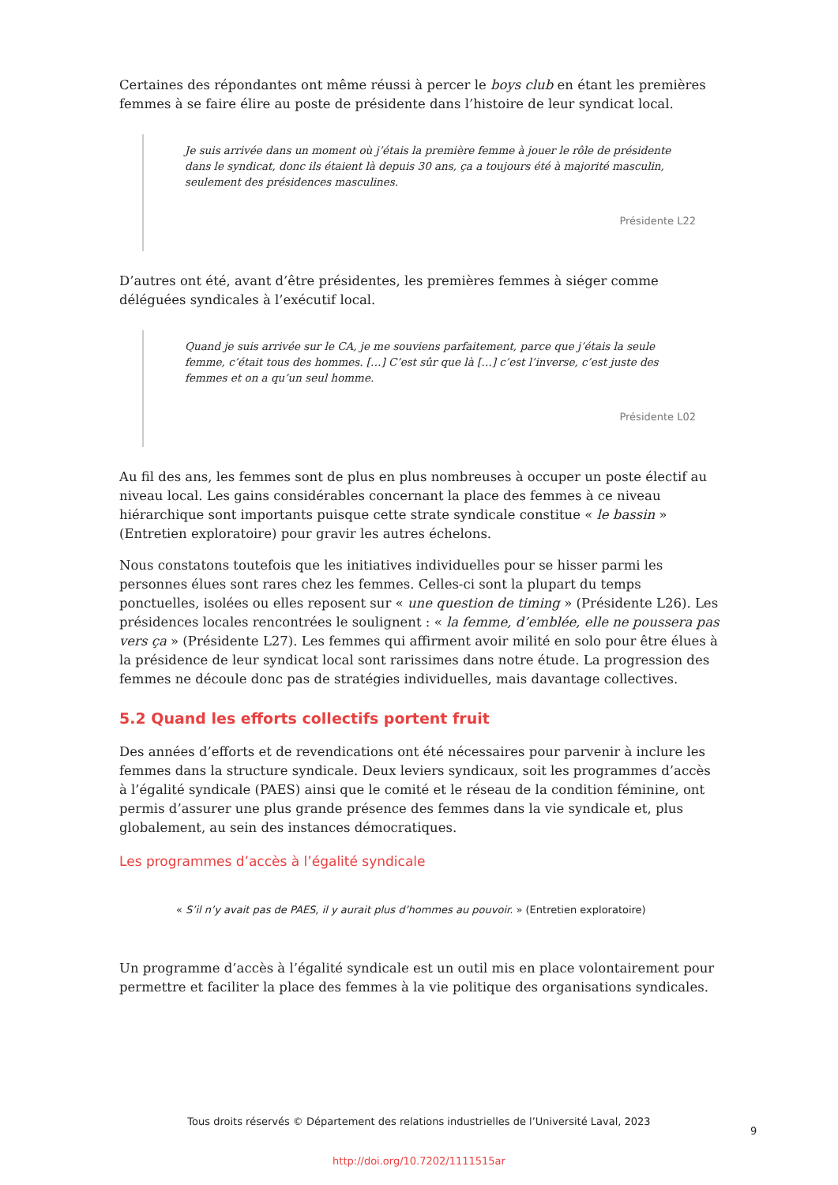Certaines des répondantes ont même réussi à percer le boys club en étant les premières femmes à se faire élire au poste de présidente dans l’histoire de leur syndicat local.
Je suis arrivée dans un moment où j’étais la première femme à jouer le rôle de présidente dans le syndicat, donc ils étaient là depuis 30 ans, ça a toujours été à majorité masculin, seulement des présidences masculines.
Présidente L22
D’autres ont été, avant d’être présidentes, les premières femmes à siéger comme déléguées syndicales à l’exécutif local.
Quand je suis arrivée sur le CA, je me souviens parfaitement, parce que j’étais la seule femme, c’était tous des hommes. […] C’est sûr que là […] c’est l’inverse, c’est juste des femmes et on a qu’un seul homme.
Présidente L02
Au fil des ans, les femmes sont de plus en plus nombreuses à occuper un poste électif au niveau local. Les gains considérables concernant la place des femmes à ce niveau hiérarchique sont importants puisque cette strate syndicale constitue « le bassin » (Entretien exploratoire) pour gravir les autres échelons.
Nous constatons toutefois que les initiatives individuelles pour se hisser parmi les personnes élues sont rares chez les femmes. Celles-ci sont la plupart du temps ponctuelles, isolées ou elles reposent sur « une question de timing » (Présidente L26). Les présidences locales rencontrées le soulignent : « la femme, d’emblée, elle ne poussera pas vers ça » (Présidente L27). Les femmes qui affirment avoir milité en solo pour être élues à la présidence de leur syndicat local sont rarissimes dans notre étude. La progression des femmes ne découle donc pas de stratégies individuelles, mais davantage collectives.
5.2 Quand les efforts collectifs portent fruit
Des années d’efforts et de revendications ont été nécessaires pour parvenir à inclure les femmes dans la structure syndicale. Deux leviers syndicaux, soit les programmes d’accès à l’égalité syndicale (PAES) ainsi que le comité et le réseau de la condition féminine, ont permis d’assurer une plus grande présence des femmes dans la vie syndicale et, plus globalement, au sein des instances démocratiques.
Les programmes d’accès à l’égalité syndicale
« S’il n’y avait pas de PAES, il y aurait plus d’hommes au pouvoir. » (Entretien exploratoire)
Un programme d’accès à l’égalité syndicale est un outil mis en place volontairement pour permettre et faciliter la place des femmes à la vie politique des organisations syndicales.
Tous droits réservés © Département des relations industrielles de l’Université Laval, 2023
9
http://doi.org/10.7202/1111515ar